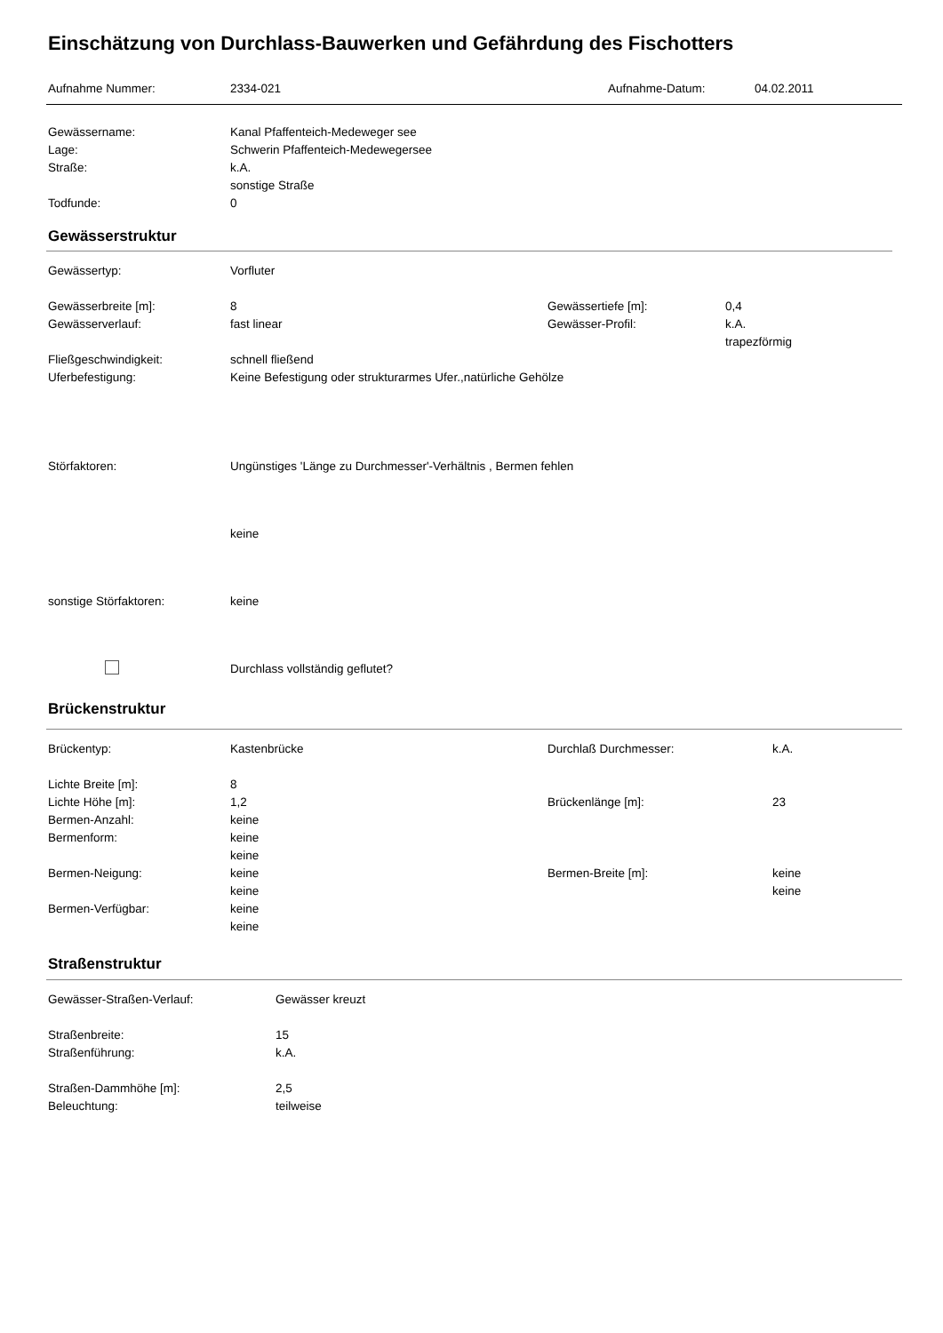Einschätzung von Durchlass-Bauwerken und Gefährdung des Fischotters
Aufnahme Nummer: 2334-021 Aufnahme-Datum: 04.02.2011
Gewässername: Kanal Pfaffenteich-Medeweger see
Lage: Schwerin Pfaffenteich-Medewegersee
Straße: k.A.
sonstige Straße
Todfunde: 0
Gewässerstruktur
Gewässertyp: Vorfluter
Gewässerbreite [m]: 8 Gewässertiefe [m]: 0,4
Gewässerverlauf: fast linear Gewässer-Profil: k.A.
trapezförmig
Fließgeschwindigkeit: schnell fließend
Uferbefestigung: Keine Befestigung oder strukturarmes Ufer.,natürliche Gehölze
Störfaktoren: Ungünstiges 'Länge zu Durchmesser'-Verhältnis , Bermen fehlen
keine
sonstige Störfaktoren: keine
Durchlass vollständig geflutet?
Brückenstruktur
Brückentyp: Kastenbrücke Durchlaß Durchmesser: k.A.
Lichte Breite [m]: 8
Lichte Höhe [m]: 1,2 Brückenlänge [m]: 23
Bermen-Anzahl: keine
Bermenform: keine
keine
Bermen-Neigung: keine Bermen-Breite [m]: keine
keine keine
Bermen-Verfügbar: keine
keine
Straßenstruktur
Gewässer-Straßen-Verlauf: Gewässer kreuzt
Straßenbreite: 15
Straßenführung: k.A.
Straßen-Dammhöhe [m]: 2,5
Beleuchtung: teilweise